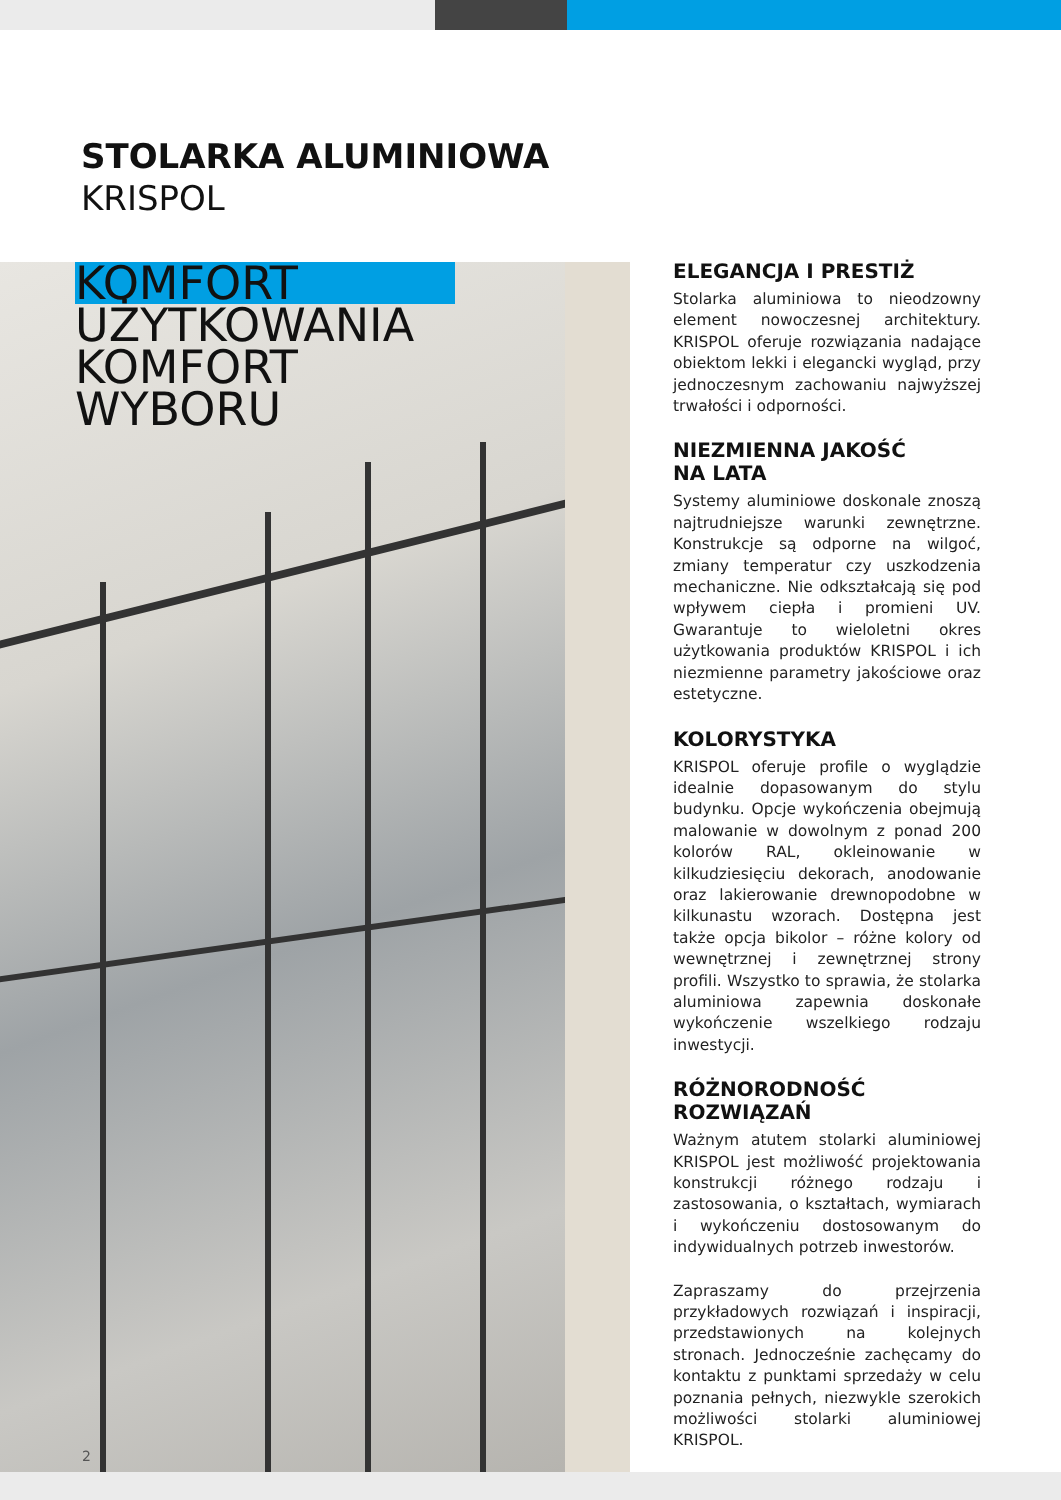STOLARKA ALUMINIOWA
KRISPOL
KOMFORT
UŻYTKOWANIA
KOMFORT
WYBORU
2
ELEGANCJA I PRESTIŻ
Stolarka aluminiowa to nieodzowny element nowoczesnej architektury. KRISPOL oferuje rozwiązania nadające obiektom lekki i elegancki wygląd, przy jednoczesnym zachowaniu najwyższej trwałości i odporności.
NIEZMIENNA JAKOŚĆ
NA LATA
Systemy aluminiowe doskonale znoszą najtrudniejsze warunki zewnętrzne. Konstrukcje są odporne na wilgoć, zmiany temperatur czy uszkodzenia mechaniczne. Nie odkształcają się pod wpływem ciepła i promieni UV. Gwarantuje to wieloletni okres użytkowania produktów KRISPOL i ich niezmienne parametry jakościowe oraz estetyczne.
KOLORYSTYKA
KRISPOL oferuje profile o wyglądzie idealnie dopasowanym do stylu budynku. Opcje wykończenia obejmują malowanie w dowolnym z ponad 200 kolorów RAL, okleinowanie w kilkudziesięciu dekorach, anodowanie oraz lakierowanie drewnopodobne w kilkunastu wzorach. Dostępna jest także opcja bikolor – różne kolory od wewnętrznej i zewnętrznej strony profili. Wszystko to sprawia, że stolarka aluminiowa zapewnia doskonałe wykończenie wszelkiego rodzaju inwestycji.
RÓŻNORODNOŚĆ
ROZWIĄZAŃ
Ważnym atutem stolarki aluminiowej KRISPOL jest możliwość projektowania konstrukcji różnego rodzaju i zastosowania, o kształtach, wymiarach i wykończeniu dostosowanym do indywidualnych potrzeb inwestorów.
Zapraszamy do przejrzenia przykładowych rozwiązań i inspiracji, przedstawionych na kolejnych stronach. Jednocześnie zachęcamy do kontaktu z punktami sprzedaży w celu poznania pełnych, niezwykle szerokich możliwości stolarki aluminiowej KRISPOL.